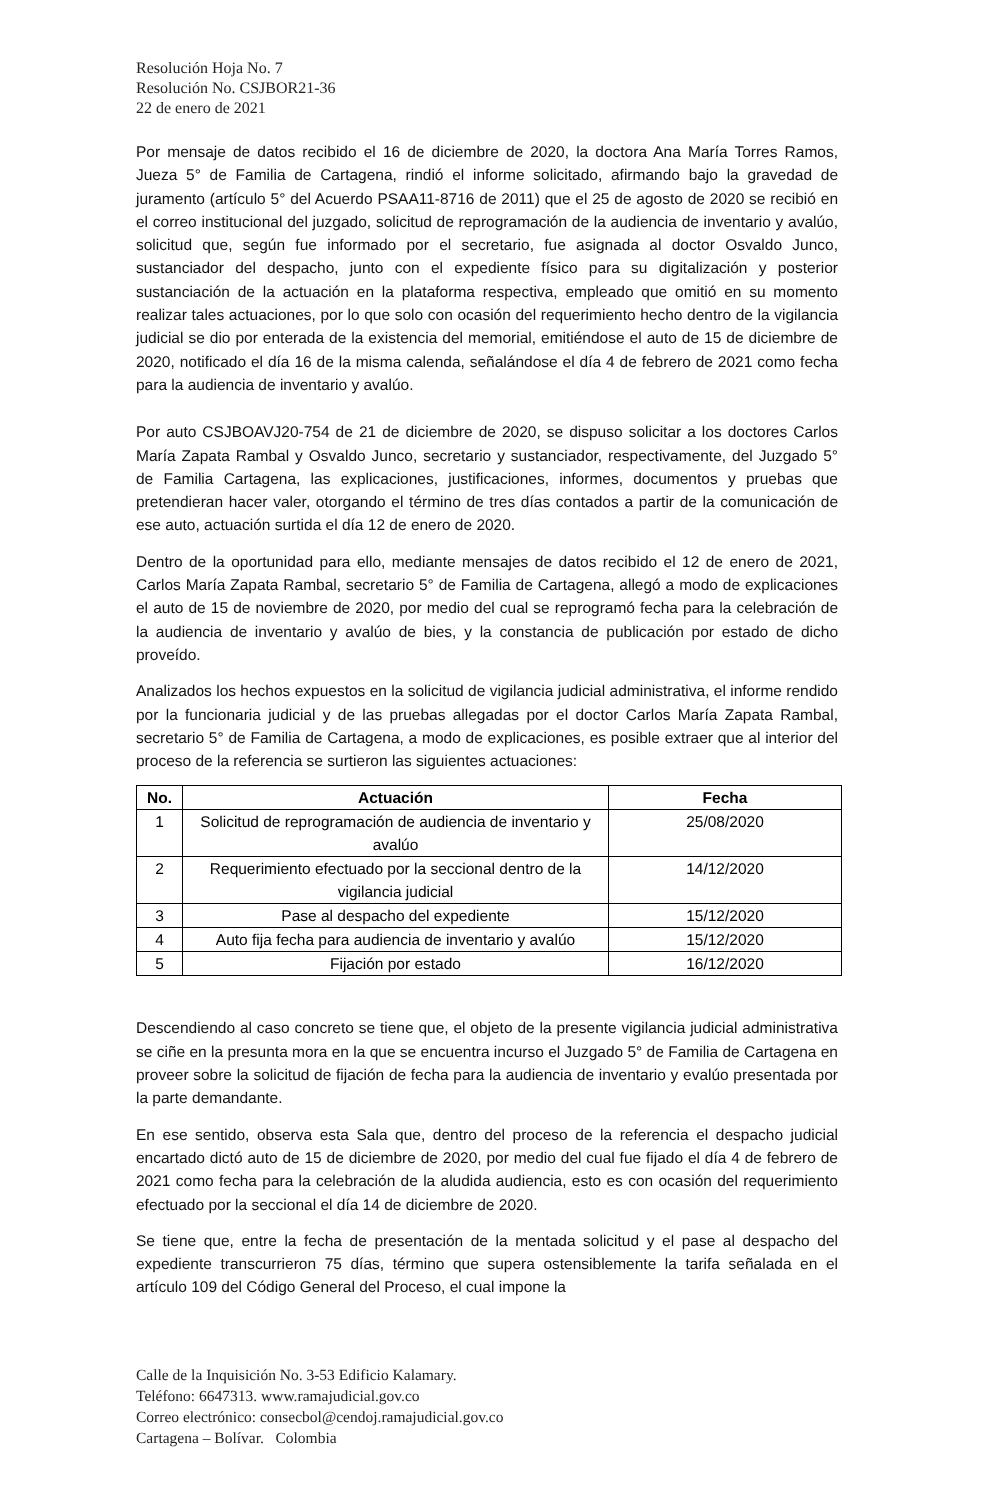Resolución Hoja No. 7
Resolución No. CSJBOR21-36
22 de enero de 2021
Por mensaje de datos recibido el 16 de diciembre de 2020, la doctora Ana María Torres Ramos, Jueza 5° de Familia de Cartagena, rindió el informe solicitado, afirmando bajo la gravedad de juramento (artículo 5° del Acuerdo PSAA11-8716 de 2011) que el 25 de agosto de 2020 se recibió en el correo institucional del juzgado, solicitud de reprogramación de la audiencia de inventario y avalúo, solicitud que, según fue informado por el secretario, fue asignada al doctor Osvaldo Junco, sustanciador del despacho, junto con el expediente físico para su digitalización y posterior sustanciación de la actuación en la plataforma respectiva, empleado que omitió en su momento realizar tales actuaciones, por lo que solo con ocasión del requerimiento hecho dentro de la vigilancia judicial se dio por enterada de la existencia del memorial, emitiéndose el auto de 15 de diciembre de 2020, notificado el día 16 de la misma calenda, señalándose el día 4 de febrero de 2021 como fecha para la audiencia de inventario y avalúo.
Por auto CSJBOAVJ20-754 de 21 de diciembre de 2020, se dispuso solicitar a los doctores Carlos María Zapata Rambal y Osvaldo Junco, secretario y sustanciador, respectivamente, del Juzgado 5° de Familia Cartagena, las explicaciones, justificaciones, informes, documentos y pruebas que pretendieran hacer valer, otorgando el término de tres días contados a partir de la comunicación de ese auto, actuación surtida el día 12 de enero de 2020.
Dentro de la oportunidad para ello, mediante mensajes de datos recibido el 12 de enero de 2021, Carlos María Zapata Rambal, secretario 5° de Familia de Cartagena, allegó a modo de explicaciones el auto de 15 de noviembre de 2020, por medio del cual se reprogramó fecha para la celebración de la audiencia de inventario y avalúo de bies, y la constancia de publicación por estado de dicho proveído.
Analizados los hechos expuestos en la solicitud de vigilancia judicial administrativa, el informe rendido por la funcionaria judicial y de las pruebas allegadas por el doctor Carlos María Zapata Rambal, secretario 5° de Familia de Cartagena, a modo de explicaciones, es posible extraer que al interior del proceso de la referencia se surtieron las siguientes actuaciones:
| No. | Actuación | Fecha |
| --- | --- | --- |
| 1 | Solicitud de reprogramación de audiencia de inventario y avalúo | 25/08/2020 |
| 2 | Requerimiento efectuado por la seccional dentro de la vigilancia judicial | 14/12/2020 |
| 3 | Pase al despacho del expediente | 15/12/2020 |
| 4 | Auto fija fecha para audiencia de inventario y avalúo | 15/12/2020 |
| 5 | Fijación por estado | 16/12/2020 |
Descendiendo al caso concreto se tiene que, el objeto de la presente vigilancia judicial administrativa se ciñe en la presunta mora en la que se encuentra incurso el Juzgado 5° de Familia de Cartagena en proveer sobre la solicitud de fijación de fecha para la audiencia de inventario y evalúo presentada por la parte demandante.
En ese sentido, observa esta Sala que, dentro del proceso de la referencia el despacho judicial encartado dictó auto de 15 de diciembre de 2020, por medio del cual fue fijado el día 4 de febrero de 2021 como fecha para la celebración de la aludida audiencia, esto es con ocasión del requerimiento efectuado por la seccional el día 14 de diciembre de 2020.
Se tiene que, entre la fecha de presentación de la mentada solicitud y el pase al despacho del expediente transcurrieron 75 días, término que supera ostensiblemente la tarifa señalada en el artículo 109 del Código General del Proceso, el cual impone la
Calle de la Inquisición No. 3-53 Edificio Kalamary.
Teléfono: 6647313. www.ramajudicial.gov.co
Correo electrónico: consecbol@cendoj.ramajudicial.gov.co
Cartagena – Bolívar. Colombia